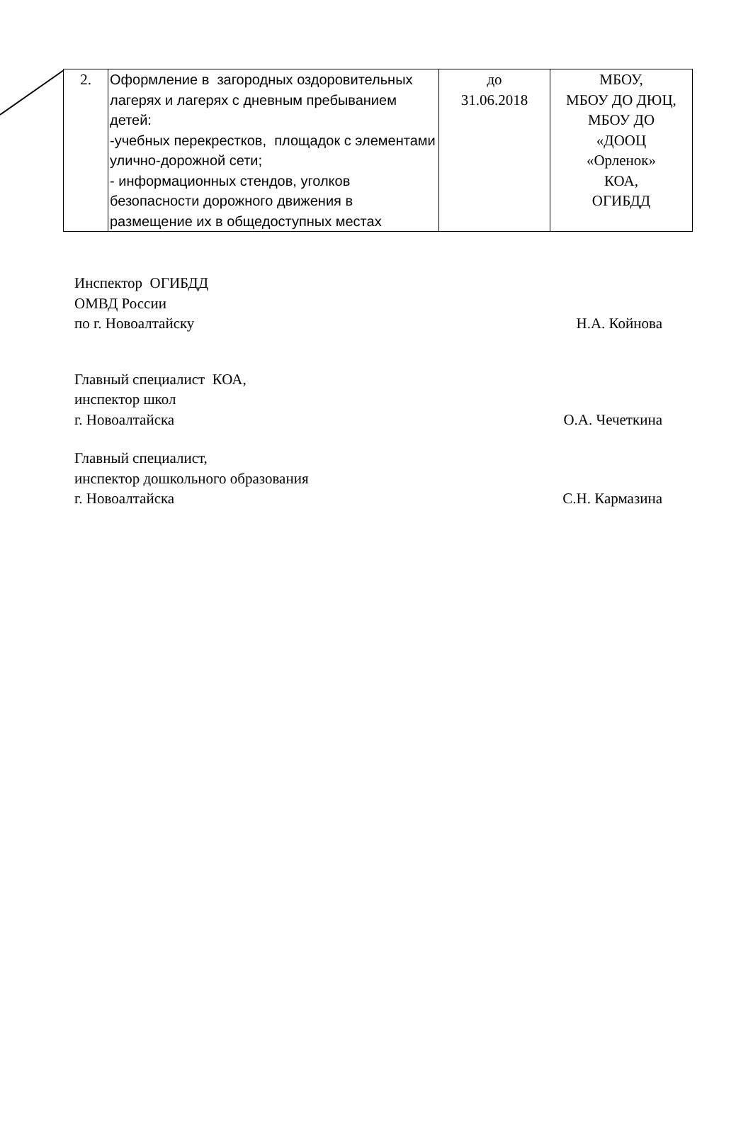| 2. | Оформление в загородных оздоровительных лагерях и лагерях с дневным пребыванием детей: -учебных перекрестков, площадок с элементами улично-дорожной сети; - информационных стендов, уголков безопасности дорожного движения в размещение их в общедоступных местах | до 31.06.2018 | МБОУ, МБОУ ДО ДЮЦ, МБОУ ДО «ДООЦ «Орленок» КОА, ОГИБДД |
Инспектор ОГИБДД
ОМВД России
по г. Новоалтайску
Н.А. Койнова
Главный специалист КОА,
инспектор школ
г. Новоалтайска
О.А. Чечеткина
Главный специалист,
инспектор дошкольного образования
г. Новоалтайска
С.Н. Кармазина